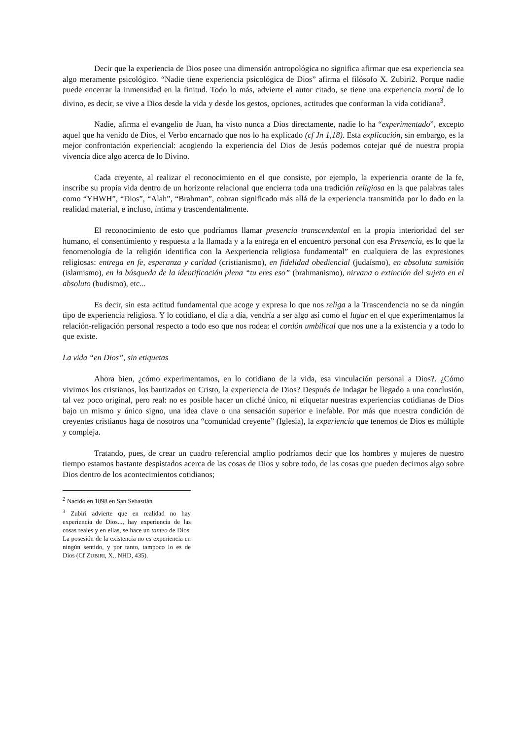Decir que la experiencia de Dios posee una dimensión antropológica no significa afirmar que esa experiencia sea algo meramente psicológico. “Nadie tiene experiencia psicológica de Dios” afirma el filósofo X. Zubiri2. Porque nadie puede encerrar la inmensidad en la finitud. Todo lo más, advierte el autor citado, se tiene una experiencia moral de lo divino, es decir, se vive a Dios desde la vida y desde los gestos, opciones, actitudes que conforman la vida cotidiana<sup>3</sup>.
Nadie, afirma el evangelio de Juan, ha visto nunca a Dios directamente, nadie lo ha “experimentado”, excepto aquel que ha venido de Dios, el Verbo encarnado que nos lo ha explicado (cf Jn 1,18). Esta explicación, sin embargo, es la mejor confrontación experiencial: acogiendo la experiencia del Dios de Jesús podemos cotejar qué de nuestra propia vivencia dice algo acerca de lo Divino.
Cada creyente, al realizar el reconocimiento en el que consiste, por ejemplo, la experiencia orante de la fe, inscribe su propia vida dentro de un horizonte relacional que encierra toda una tradición religiosa en la que palabras tales como “YHWH”, “Dios”, “Alah”, “Brahman”, cobran significado más allá de la experiencia transmitida por lo dado en la realidad material, e incluso, íntima y trascendentalmente.
El reconocimiento de esto que podríamos llamar presencia transcendental en la propia interioridad del ser humano, el consentimiento y respuesta a la llamada y a la entrega en el encuentro personal con esa Presencia, es lo que la fenomenología de la religión identifica con la Aexperiencia religiosa fundamental” en cualquiera de las expresiones religiosas: entrega en fe, esperanza y caridad (cristianismo), en fidelidad obediencial (judaísmo), en absoluta sumisión (islamismo), en la búsqueda de la identificación plena “tu eres eso” (brahmanismo), nirvana o extinción del sujeto en el absoluto (budismo), etc...
Es decir, sin esta actitud fundamental que acoge y expresa lo que nos religa a la Trascendencia no se da ningún tipo de experiencia religiosa. Y lo cotidiano, el día a día, vendría a ser algo así como el lugar en el que experimentamos la relación-religación personal respecto a todo eso que nos rodea: el cordón umbilical que nos une a la existencia y a todo lo que existe.
La vida “en Dios”, sin etiquetas
Ahora bien, ¿cómo experimentamos, en lo cotidiano de la vida, esa vinculación personal a Dios?. ¿Cómo vivimos los cristianos, los bautizados en Cristo, la experiencia de Dios? Después de indagar he llegado a una conclusión, tal vez poco original, pero real: no es posible hacer un cliché único, ni etiquetar nuestras experiencias cotidianas de Dios bajo un mismo y único signo, una idea clave o una sensación superior e inefable. Por más que nuestra condición de creyentes cristianos haga de nosotros una “comunidad creyente” (Iglesia), la experiencia que tenemos de Dios es múltiple y compleja.
Tratando, pues, de crear un cuadro referencial amplio podríamos decir que los hombres y mujeres de nuestro tiempo estamos bastante despistados acerca de las cosas de Dios y sobre todo, de las cosas que pueden decirnos algo sobre Dios dentro de los acontecimientos cotidianos;
<sup>2</sup> Nacido en 1898 en San Sebastián
<sup>3</sup> Zubiri advierte que en realidad no hay experiencia de Dios..., hay experiencia de las cosas reales y en ellas, se hace un tanteo de Dios. La posesión de la existencia no es experiencia en ningún sentido, y por tanto, tampoco lo es de Dios (Cf ZUBIRI, X., NHD, 435).